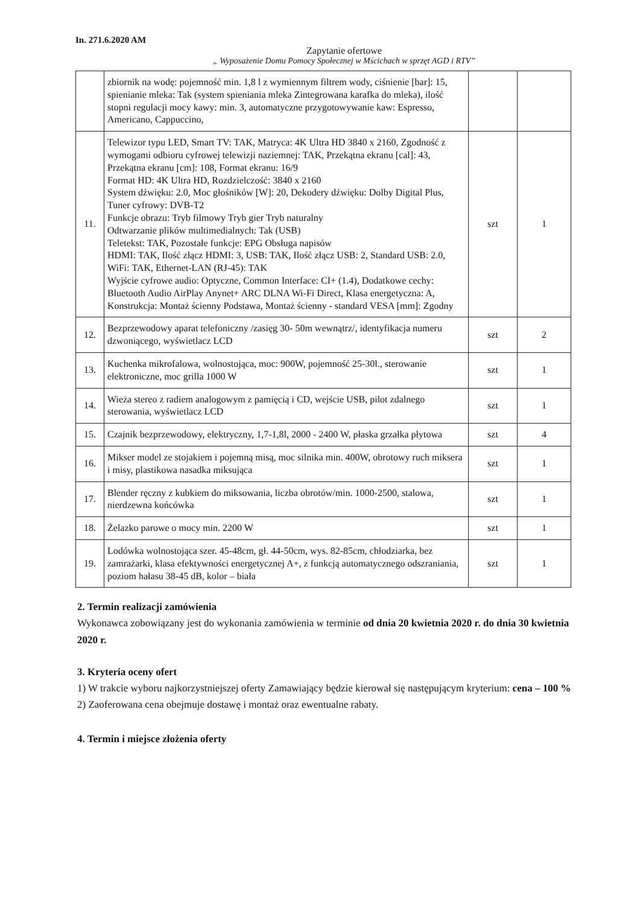In. 271.6.2020 AM
Zapytanie ofertowe
„ Wyposażenie Domu Pomocy Społecznej w Mścichach w sprzęt AGD i RTV”
| | zbiornik na wodę: pojemność min. 1,8 l z wymiennym filtrem wody, ciśnienie [bar]: 15, spienianie mleka: Tak (system spieniania mleka Zintegrowana karafka do mleka), ilość stopni regulacji mocy kawy: min. 3, automatyczne przygotowywanie kaw: Espresso, Americano, Cappuccino, | | |
| 11. | Telewizor typu LED, Smart TV: TAK, Matryca: 4K Ultra HD 3840 x 2160, Zgodność z wymogami odbioru cyfrowej telewizji naziemnej: TAK, Przekątna ekranu [cal]: 43, Przekątna ekranu [cm]: 108, Format ekranu: 16/9 Format HD: 4K Ultra HD, Rozdzielczość: 3840 x 2160 System dźwięku: 2.0, Moc głośników [W]: 20, Dekodery dźwięku: Dolby Digital Plus, Tuner cyfrowy: DVB-T2 Funkcje obrazu: Tryb filmowy Tryb gier Tryb naturalny Odtwarzanie plików multimedialnych: Tak (USB) Teletekst: TAK, Pozostałe funkcje: EPG Obsługa napisów HDMI: TAK, Ilość złącz HDMI: 3, USB: TAK, Ilość złącz USB: 2, Standard USB: 2.0, WiFi: TAK, Ethernet-LAN (RJ-45): TAK Wyjście cyfrowe audio: Optyczne, Common Interface: CI+ (1.4), Dodatkowe cechy: Bluetooth Audio AirPlay Anynet+ ARC DLNA Wi-Fi Direct, Klasa energetyczna: A, Konstrukcja: Montaż ścienny Podstawa, Montaż ścienny - standard VESA [mm]: Zgodny | szt | 1 |
| 12. | Bezprzewodowy aparat telefoniczny /zasięg 30- 50m wewnątrz/, identyfikacja numeru dzwoniącego, wyświetlacz LCD | szt | 2 |
| 13. | Kuchenka mikrofalowa, wolnostojąca, moc: 900W, pojemność 25-30l., sterowanie elektroniczne, moc grilla 1000 W | szt | 1 |
| 14. | Wieża stereo z radiem analogowym z pamięcią i CD, wejście USB, pilot zdalnego sterowania, wyświetlacz LCD | szt | 1 |
| 15. | Czajnik bezprzewodowy, elektryczny, 1,7-1,8l, 2000 - 2400 W, płaska grzałka płytowa | szt | 4 |
| 16. | Mikser model ze stojakiem i pojemną misą, moc silnika min. 400W, obrotowy ruch miksera i misy, plastikowa nasadka miksująca | szt | 1 |
| 17. | Blender ręczny z kubkiem do miksowania, liczba obrotów/min. 1000-2500, stalowa, nierdzewna końcówka | szt | 1 |
| 18. | Żelazko parowe o mocy min. 2200 W | szt | 1 |
| 19. | Lodówka wolnostojąca szer. 45-48cm, gł. 44-50cm, wys. 82-85cm, chłodziarka, bez zamrażarki, klasa efektywności energetycznej A+, z funkcją automatycznego odszraniania, poziom hałasu 38-45 dB, kolor – biała | szt | 1 |
2. Termin realizacji zamówienia
Wykonawca zobowiązany jest do wykonania zamówienia w terminie od dnia 20 kwietnia 2020 r. do dnia 30 kwietnia 2020 r.
3. Kryteria oceny ofert
1) W trakcie wyboru najkorzystniejszej oferty Zamawiający będzie kierował się następującym kryterium: cena – 100 %
2) Zaoferowana cena obejmuje dostawę i montaż oraz ewentualne rabaty.
4. Termin i miejsce złożenia oferty